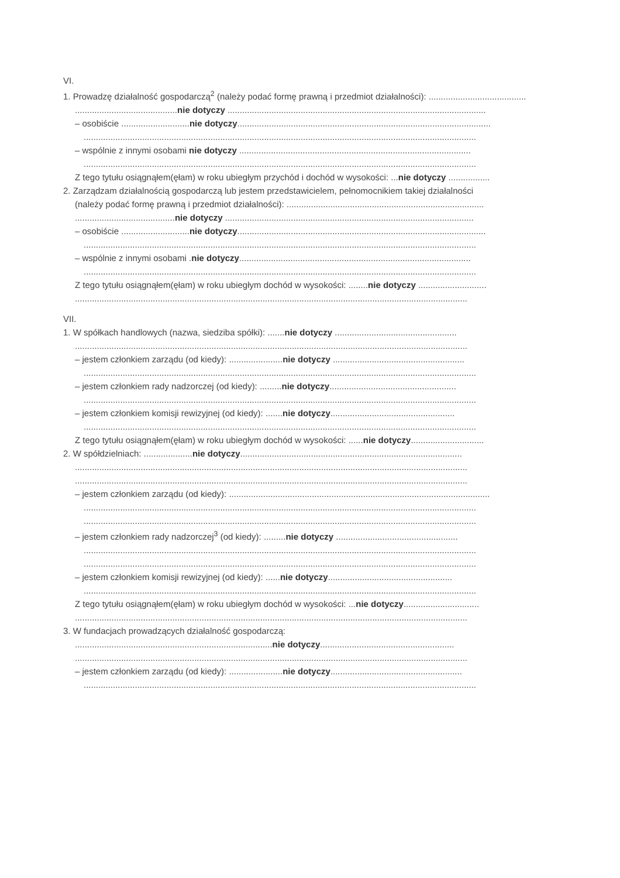VI.
1. Prowadzę działalność gospodarczą<sup>2</sup> (należy podać formę prawną i przedmiot działalności): ........................................
..........................................nie dotyczy ..........................................................................................................
– osobiście ............................nie dotyczy........................................................................................................
.................................................................................................................................................................
– wspólnie z innymi osobami nie dotyczy ...............................................................................................
.................................................................................................................................................................
Z tego tytułu osiągnąłem(ęłam) w roku ubiegłym przychód i dochód w wysokości: ...nie dotyczy .................
2. Zarządzam działalnością gospodarczą lub jestem przedstawicielem, pełnomocnikiem takiej działalności
(należy podać formę prawną i przedmiot działalności): .................................................................................
.........................................nie dotyczy ......................................................................................................
– osobiście ............................nie dotyczy......................................................................................................
.................................................................................................................................................................
– wspólnie z innymi osobami .nie dotyczy...............................................................................................
.................................................................................................................................................................
Z tego tytułu osiągnąłem(ęłam) w roku ubiegłym dochód w wysokości: ........nie dotyczy ............................
.................................................................................................................................................................
VII.
1. W spółkach handlowych (nazwa, siedziba spółki): .......nie dotyczy ..................................................
.................................................................................................................................................................
– jestem członkiem zarządu (od kiedy): ......................nie dotyczy ......................................................
.................................................................................................................................................................
– jestem członkiem rady nadzorczej (od kiedy): .........nie dotyczy....................................................
.................................................................................................................................................................
– jestem członkiem komisji rewizyjnej (od kiedy): .......nie dotyczy...................................................
.................................................................................................................................................................
Z tego tytułu osiągnąłem(ęłam) w roku ubiegłym dochód w wysokości: ......nie dotyczy..............................
2. W spółdzielniach: ....................nie dotyczy...........................................................................................
.................................................................................................................................................................
.................................................................................................................................................................
– jestem członkiem zarządu (od kiedy): ...........................................................................................................
.................................................................................................................................................................
.................................................................................................................................................................
– jestem członkiem rady nadzorczej<sup>3</sup> (od kiedy): .........nie dotyczy ..................................................
.................................................................................................................................................................
.................................................................................................................................................................
– jestem członkiem komisji rewizyjnej (od kiedy): ......nie dotyczy...................................................
.................................................................................................................................................................
Z tego tytułu osiągnąłem(ęłam) w roku ubiegłym dochód w wysokości: ...nie dotyczy...............................
.................................................................................................................................................................
3. W fundacjach prowadzących działalność gospodarczą:
.................................................................................nie dotyczy.......................................................
.................................................................................................................................................................
– jestem członkiem zarządu (od kiedy): ......................nie dotyczy......................................................
.................................................................................................................................................................